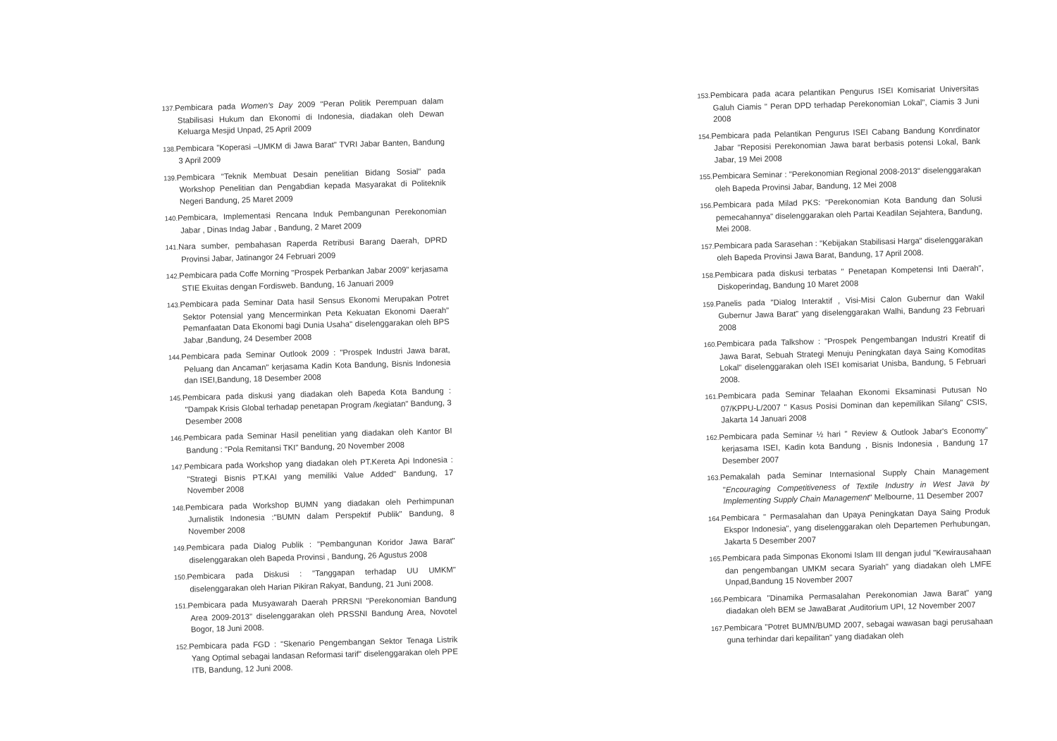137. Pembicara pada Women's Day 2009 "Peran Politik Perempuan dalam Stabilisasi Hukum dan Ekonomi di Indonesia, diadakan oleh Dewan Keluarga Mesjid Unpad, 25 April 2009
138. Pembicara "Koperasi –UMKM di Jawa Barat" TVRI Jabar Banten, Bandung 3 April 2009
139. Pembicara "Teknik Membuat Desain penelitian Bidang Sosial" pada Workshop Penelitian dan Pengabdian kepada Masyarakat di Politeknik Negeri Bandung, 25 Maret 2009
140. Pembicara, Implementasi Rencana Induk Pembangunan Perekonomian Jabar , Dinas Indag Jabar , Bandung, 2 Maret 2009
141. Nara sumber, pembahasan Raperda Retribusi Barang Daerah, DPRD Provinsi Jabar, Jatinangor 24 Februari 2009
142. Pembicara pada Coffe Morning "Prospek Perbankan Jabar 2009" kerjasama STIE Ekuitas dengan Fordisweb. Bandung, 16 Januari 2009
143. Pembicara pada Seminar Data hasil Sensus Ekonomi Merupakan Potret Sektor Potensial yang Mencerminkan Peta Kekuatan Ekonomi Daerah" Pemanfaatan Data Ekonomi bagi Dunia Usaha" diselenggarakan oleh BPS Jabar ,Bandung, 24 Desember 2008
144. Pembicara pada Seminar Outlook 2009 : "Prospek Industri Jawa barat, Peluang dan Ancaman" kerjasama Kadin Kota Bandung, Bisnis Indonesia dan ISEI,Bandung, 18 Desember 2008
145. Pembicara pada diskusi yang diadakan oleh Bapeda Kota Bandung : "Dampak Krisis Global terhadap penetapan Program /kegiatan" Bandung, 3 Desember 2008
146. Pembicara pada Seminar Hasil penelitian yang diadakan oleh Kantor BI Bandung : "Pola Remitansi TKI" Bandung, 20 November 2008
147. Pembicara pada Workshop yang diadakan oleh PT.Kereta Api Indonesia : "Strategi Bisnis PT.KAI yang memiliki Value Added" Bandung, 17 November 2008
148. Pembicara pada Workshop BUMN yang diadakan oleh Perhimpunan Jurnalistik Indonesia :"BUMN dalam Perspektif Publik" Bandung, 8 November 2008
149. Pembicara pada Dialog Publik : "Pembangunan Koridor Jawa Barat" diselenggarakan oleh Bapeda Provinsi , Bandung, 26 Agustus 2008
150. Pembicara pada Diskusi : "Tanggapan terhadap UU UMKM" diselenggarakan oleh Harian Pikiran Rakyat, Bandung, 21 Juni 2008.
151. Pembicara pada Musyawarah Daerah PRRSNI "Perekonomian Bandung Area 2009-2013" diselenggarakan oleh PRSSNI Bandung Area, Novotel Bogor, 18 Juni 2008.
152. Pembicara pada FGD : "Skenario Pengembangan Sektor Tenaga Listrik Yang Optimal sebagai landasan Reformasi tarif" diselenggarakan oleh PPE ITB, Bandung, 12 Juni 2008.
153. Pembicara pada acara pelantikan Pengurus ISEI Komisariat Universitas Galuh Ciamis " Peran DPD terhadap Perekonomian Lokal", Ciamis 3 Juni 2008
154. Pembicara pada Pelantikan Pengurus ISEI Cabang Bandung Konrdinator Jabar "Reposisi Perekonomian Jawa barat berbasis potensi Lokal, Bank Jabar, 19 Mei 2008
155. Pembicara Seminar : "Perekonomian Regional 2008-2013" diselenggarakan oleh Bapeda Provinsi Jabar, Bandung, 12 Mei 2008
156. Pembicara pada Milad PKS: "Perekonomian Kota Bandung dan Solusi pemecahannya" diselenggarakan oleh Partai Keadilan Sejahtera, Bandung, Mei 2008.
157. Pembicara pada Sarasehan : "Kebijakan Stabilisasi Harga" diselenggarakan oleh Bapeda Provinsi Jawa Barat, Bandung, 17 April 2008.
158. Pembicara pada diskusi terbatas " Penetapan Kompetensi Inti Daerah", Diskoperindag, Bandung 10 Maret 2008
159. Panelis pada "Dialog Interaktif , Visi-Misi Calon Gubernur dan Wakil Gubernur Jawa Barat" yang diselenggarakan Walhi, Bandung 23 Februari 2008
160. Pembicara pada Talkshow : "Prospek Pengembangan Industri Kreatif di Jawa Barat, Sebuah Strategi Menuju Peningkatan daya Saing Komoditas Lokal" diselenggarakan oleh ISEI komisariat Unisba, Bandung, 5 Februari 2008.
161. Pembicara pada Seminar Telaahan Ekonomi Eksaminasi Putusan No 07/KPPU-L/2007 " Kasus Posisi Dominan dan kepemilikan Silang" CSIS, Jakarta 14 Januari 2008
162. Pembicara pada Seminar ½ hari " Review & Outlook Jabar's Economy" kerjasama ISEI, Kadin kota Bandung , Bisnis Indonesia , Bandung 17 Desember 2007
163. Pemakalah pada Seminar Internasional Supply Chain Management "Encouraging Competitiveness of Textile Industry in West Java by Implementing Supply Chain Management" Melbourne, 11 Desember 2007
164. Pembicara " Permasalahan dan Upaya Peningkatan Daya Saing Produk Ekspor Indonesia", yang diselenggarakan oleh Departemen Perhubungan, Jakarta 5 Desember 2007
165. Pembicara pada Simponas Ekonomi Islam III dengan judul "Kewirausahaan dan pengembangan UMKM secara Syariah" yang diadakan oleh LMFE Unpad,Bandung 15 November 2007
166. Pembicara "Dinamika Permasalahan Perekonomian Jawa Barat" yang diadakan oleh BEM se JawaBarat ,Auditorium UPI, 12 November 2007
167. Pembicara "Potret BUMN/BUMD 2007, sebagai wawasan bagi perusahaan guna terhindar dari kepailitan" yang diadakan oleh